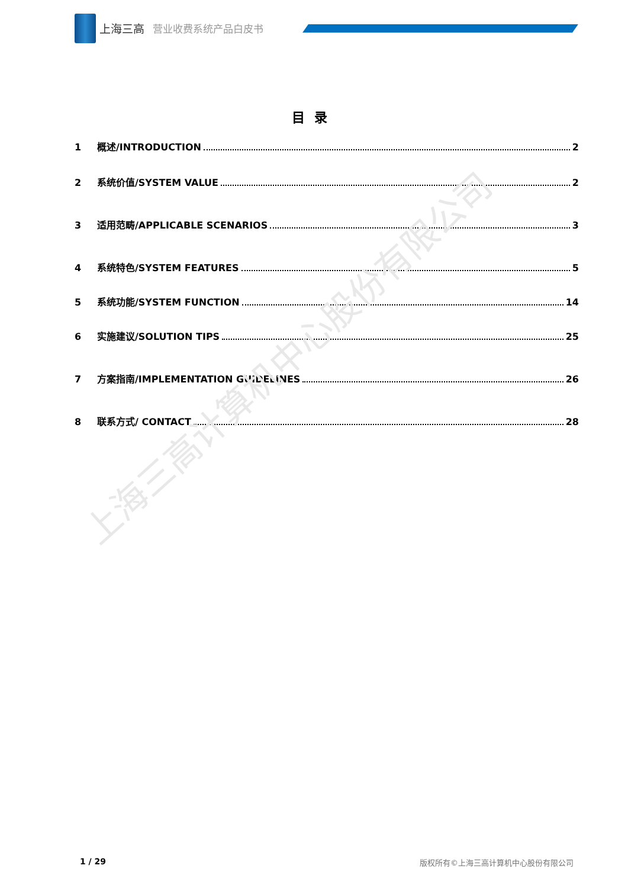上海三高 营业收费系统产品白皮书
目录
1 概述/INTRODUCTION 2
2 系统价值/SYSTEM VALUE 2
3 适用范畴/APPLICABLE SCENARIOS 3
4 系统特色/SYSTEM FEATURES 5
5 系统功能/SYSTEM FUNCTION 14
6 实施建议/SOLUTION TIPS 25
7 方案指南/IMPLEMENTATION GUIDELINES 26
8 联系方式/ CONTACT 28
上海三高计算机中心股份有限公司
1 / 29
版权所有©上海三高计算机中心股份有限公司